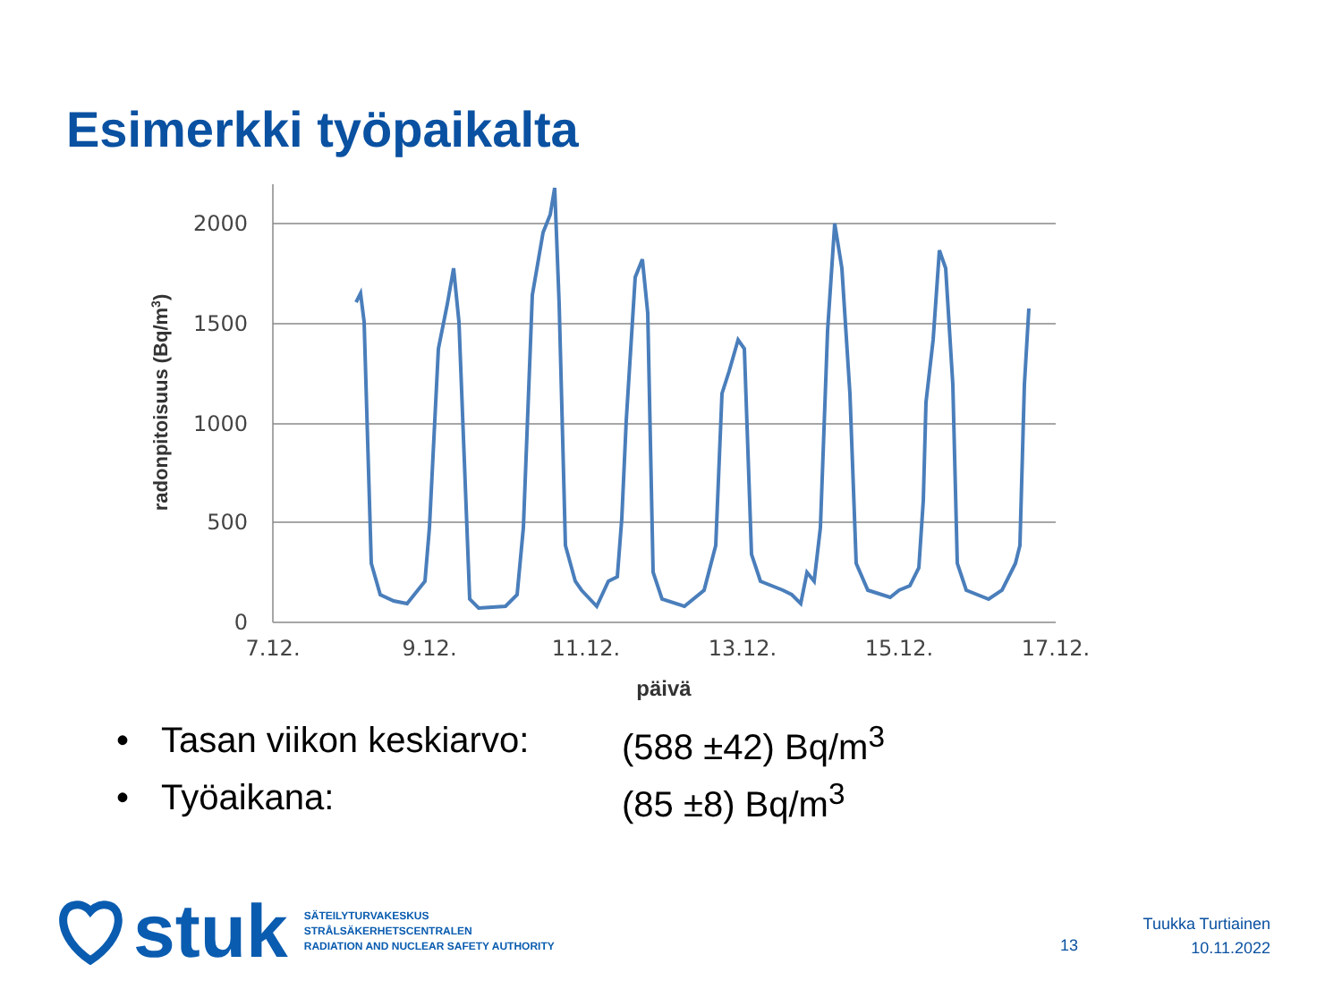Esimerkki työpaikalta
2000
1500
1000
500
0
7.12.
9.12.
11.12.
13.12.
15.12.
17.12.
päivä
radonpitoisuus (Bq/m3)
• Tasan viikon keskiarvo: (588 ±42) Bq/m<sup>3</sup>
• Työaikana: (85 ±8) Bq/m<sup>3</sup>
stuk
SÄTEILYTURVAKESKUS
STRÅLSÄKERHETSCENTRALEN
RADIATION AND NUCLEAR SAFETY AUTHORITY
13
Tuukka Turtiainen
10.11.2022